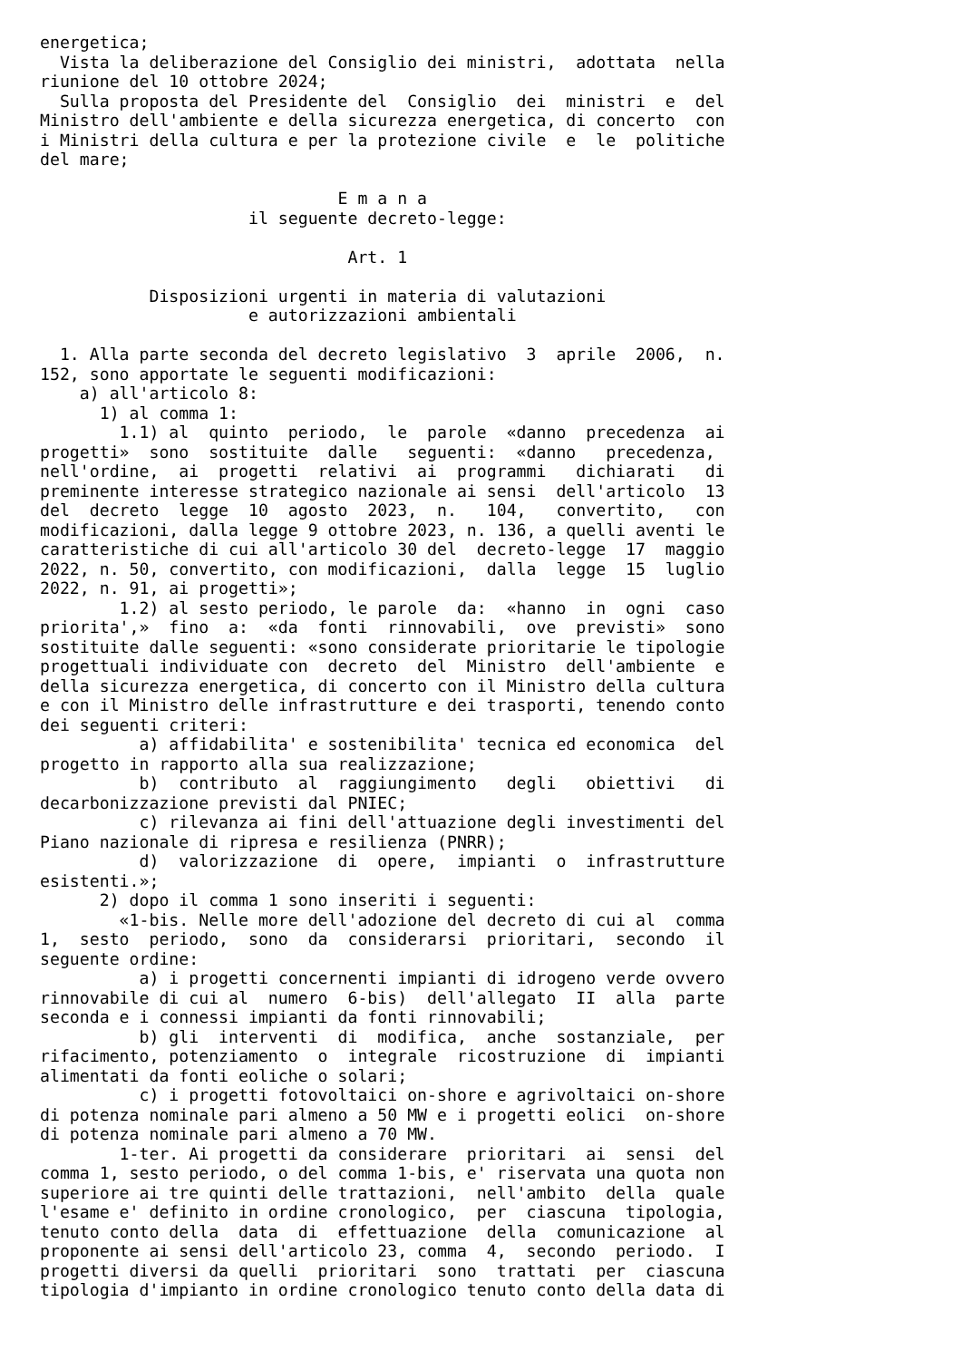energetica;
  Vista la deliberazione del Consiglio dei ministri,  adottata  nella
riunione del 10 ottobre 2024;
  Sulla proposta del Presidente del  Consiglio  dei  ministri  e  del
Ministro dell'ambiente e della sicurezza energetica, di concerto  con
i Ministri della cultura e per la protezione civile  e  le  politiche
del mare;

                              E m a n a
                     il seguente decreto-legge:

                               Art. 1

           Disposizioni urgenti in materia di valutazioni
                     e autorizzazioni ambientali

  1. Alla parte seconda del decreto legislativo  3  aprile  2006,  n.
152, sono apportate le seguenti modificazioni:
    a) all'articolo 8:
      1) al comma 1:
        1.1) al  quinto  periodo,  le  parole  «danno  precedenza  ai
progetti»  sono  sostituite  dalle   seguenti:  «danno   precedenza,
nell'ordine,  ai  progetti  relativi  ai  programmi   dichiarati   di
preminente interesse strategico nazionale ai sensi  dell'articolo  13
del  decreto  legge  10  agosto  2023,  n.   104,   convertito,   con
modificazioni, dalla legge 9 ottobre 2023, n. 136, a quelli aventi le
caratteristiche di cui all'articolo 30 del  decreto-legge  17  maggio
2022, n. 50, convertito, con modificazioni,  dalla  legge  15  luglio
2022, n. 91, ai progetti»;
        1.2) al sesto periodo, le parole  da:  «hanno  in  ogni  caso
priorita',»  fino  a:  «da  fonti  rinnovabili,  ove  previsti»  sono
sostituite dalle seguenti: «sono considerate prioritarie le tipologie
progettuali individuate con  decreto  del  Ministro  dell'ambiente  e
della sicurezza energetica, di concerto con il Ministro della cultura
e con il Ministro delle infrastrutture e dei trasporti, tenendo conto
dei seguenti criteri:
          a) affidabilita' e sostenibilita' tecnica ed economica  del
progetto in rapporto alla sua realizzazione;
          b)  contributo  al  raggiungimento   degli   obiettivi   di
decarbonizzazione previsti dal PNIEC;
          c) rilevanza ai fini dell'attuazione degli investimenti del
Piano nazionale di ripresa e resilienza (PNRR);
          d)  valorizzazione  di  opere,  impianti  o  infrastrutture
esistenti.»;
      2) dopo il comma 1 sono inseriti i seguenti:
        «1-bis. Nelle more dell'adozione del decreto di cui al  comma
1,  sesto  periodo,  sono  da  considerarsi  prioritari,  secondo  il
seguente ordine:
          a) i progetti concernenti impianti di idrogeno verde ovvero
rinnovabile di cui al  numero  6-bis)  dell'allegato  II  alla  parte
seconda e i connessi impianti da fonti rinnovabili;
          b) gli  interventi  di  modifica,  anche  sostanziale,  per
rifacimento, potenziamento  o  integrale  ricostruzione  di  impianti
alimentati da fonti eoliche o solari;
          c) i progetti fotovoltaici on-shore e agrivoltaici on-shore
di potenza nominale pari almeno a 50 MW e i progetti eolici  on-shore
di potenza nominale pari almeno a 70 MW.
        1-ter. Ai progetti da considerare  prioritari  ai  sensi  del
comma 1, sesto periodo, o del comma 1-bis, e' riservata una quota non
superiore ai tre quinti delle trattazioni,  nell'ambito  della  quale
l'esame e' definito in ordine cronologico,  per  ciascuna  tipologia,
tenuto conto della  data  di  effettuazione  della  comunicazione  al
proponente ai sensi dell'articolo 23, comma  4,  secondo  periodo.  I
progetti diversi da quelli  prioritari  sono  trattati  per  ciascuna
tipologia d'impianto in ordine cronologico tenuto conto della data di